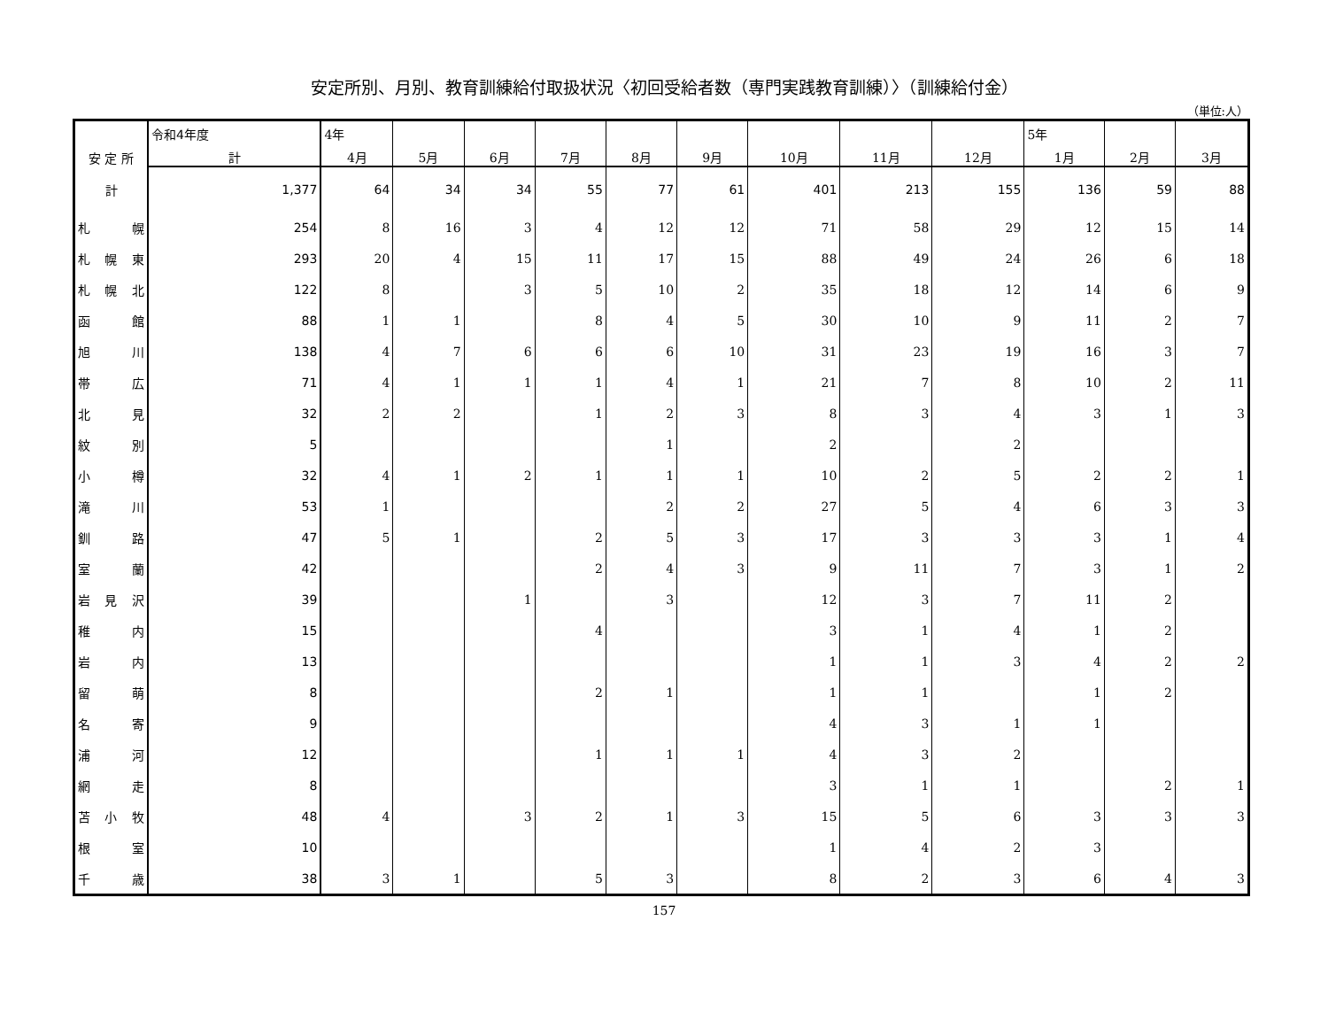安定所別、月別、教育訓練給付取扱状況〈初回受給者数（専門実践教育訓練）〉（訓練給付金）
（単位:人）
| 安 定 所 | 令和4年度 | 4年 | | | | | | | | | 5年 | | |
| --- | --- | --- | --- | --- | --- | --- | --- | --- | --- | --- | --- | --- | --- |
| | 計 | 4月 | 5月 | 6月 | 7月 | 8月 | 9月 | 10月 | 11月 | 12月 | 1月 | 2月 | 3月 |
| 計 | 1,377 | 64 | 34 | 34 | 55 | 77 | 61 | 401 | 213 | 155 | 136 | 59 | 88 |
| 札 幌 | 254 | 8 | 16 | 3 | 4 | 12 | 12 | 71 | 58 | 29 | 12 | 15 | 14 |
| 札 幌 東 | 293 | 20 | 4 | 15 | 11 | 17 | 15 | 88 | 49 | 24 | 26 | 6 | 18 |
| 札 幌 北 | 122 | 8 | | 3 | 5 | 10 | 2 | 35 | 18 | 12 | 14 | 6 | 9 |
| 函 館 | 88 | 1 | 1 | | 8 | 4 | 5 | 30 | 10 | 9 | 11 | 2 | 7 |
| 旭 川 | 138 | 4 | 7 | 6 | 6 | 6 | 10 | 31 | 23 | 19 | 16 | 3 | 7 |
| 帯 広 | 71 | 4 | 1 | 1 | 1 | 4 | 1 | 21 | 7 | 8 | 10 | 2 | 11 |
| 北 見 | 32 | 2 | 2 | | 1 | 2 | 3 | 8 | 3 | 4 | 3 | 1 | 3 |
| 紋 別 | 5 | | | | | 1 | | 2 | | 2 | | | |
| 小 樽 | 32 | 4 | 1 | 2 | 1 | 1 | 1 | 10 | 2 | 5 | 2 | 2 | 1 |
| 滝 川 | 53 | 1 | | | | 2 | 2 | 27 | 5 | 4 | 6 | 3 | 3 |
| 釧 路 | 47 | 5 | 1 | | 2 | 5 | 3 | 17 | 3 | 3 | 3 | 1 | 4 |
| 室 蘭 | 42 | | | | 2 | 4 | 3 | 9 | 11 | 7 | 3 | 1 | 2 |
| 岩 見 沢 | 39 | | | 1 | | 3 | | 12 | 3 | 7 | 11 | 2 | |
| 稚 内 | 15 | | | | 4 | | | 3 | 1 | 4 | 1 | 2 | |
| 岩 内 | 13 | | | | | | | 1 | 1 | 3 | 4 | 2 | 2 |
| 留 萌 | 8 | | | | 2 | 1 | | 1 | 1 | | 1 | 2 | |
| 名 寄 | 9 | | | | | | | 4 | 3 | 1 | 1 | | |
| 浦 河 | 12 | | | | 1 | 1 | 1 | 4 | 3 | 2 | | | |
| 網 走 | 8 | | | | | | | 3 | 1 | 1 | | 2 | 1 |
| 苫 小 牧 | 48 | 4 | | 3 | 2 | 1 | 3 | 15 | 5 | 6 | 3 | 3 | 3 |
| 根 室 | 10 | | | | | | | 1 | 4 | 2 | 3 | | |
| 千 歳 | 38 | 3 | 1 | | 5 | 3 | | 8 | 2 | 3 | 6 | 4 | 3 |
157